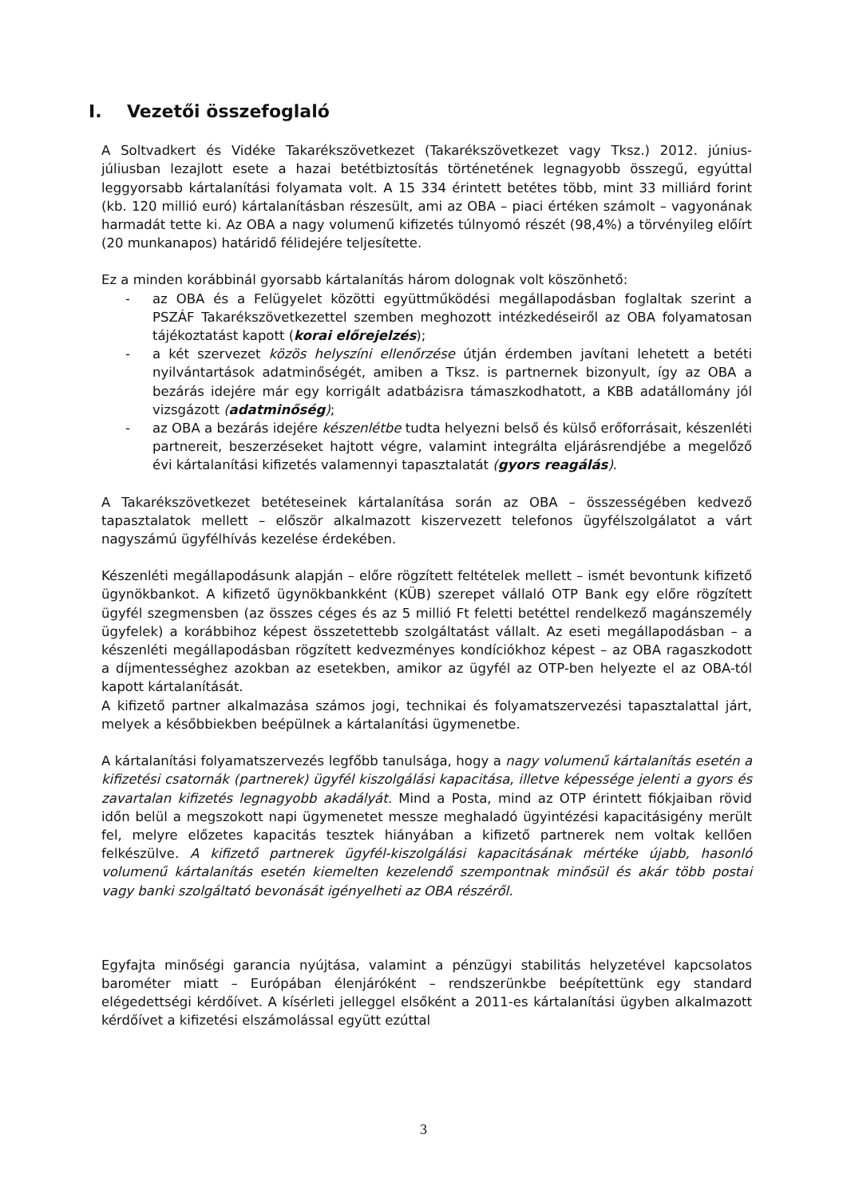I. Vezetői összefoglaló
A Soltvadkert és Vidéke Takarékszövetkezet (Takarékszövetkezet vagy Tksz.) 2012. június-júliusban lezajlott esete a hazai betétbiztosítás történetének legnagyobb összegű, egyúttal leggyorsabb kártalanítási folyamata volt. A 15 334 érintett betétes több, mint 33 milliárd forint (kb. 120 millió euró) kártalanításban részesült, ami az OBA – piaci értéken számolt – vagyonának harmadát tette ki. Az OBA a nagy volumenű kifizetés túlnyomó részét (98,4%) a törvényileg előírt (20 munkanapos) határidő félidejére teljesítette.
Ez a minden korábbinál gyorsabb kártalanítás három dolognak volt köszönhető:
- az OBA és a Felügyelet közötti együttműködési megállapodásban foglaltak szerint a PSZÁF Takarékszövetkezettel szemben meghozott intézkedéseiről az OBA folyamatosan tájékoztatást kapott (korai előrejelzés);
- a két szervezet közös helyszíni ellenőrzése útján érdemben javítani lehetett a betéti nyilvántartások adatminőségét, amiben a Tksz. is partnernek bizonyult, így az OBA a bezárás idejére már egy korrigált adatbázisra támaszkodhatott, a KBB adatállomány jól vizsgázott (adatminőség);
- az OBA a bezárás idejére készenlétbe tudta helyezni belső és külső erőforrásait, készenléti partnereit, beszerzéseket hajtott végre, valamint integrálta eljárásrendjébe a megelőző évi kártalanítási kifizetés valamennyi tapasztalatát (gyors reagálás).
A Takarékszövetkezet betéteseinek kártalanítása során az OBA – összességében kedvező tapasztalatok mellett – először alkalmazott kiszervezett telefonos ügyfélszolgálatot a várt nagyszámú ügyfélhívás kezelése érdekében.
Készenléti megállapodásunk alapján – előre rögzített feltételek mellett – ismét bevontunk kifizető ügynökbankot. A kifizető ügynökbankként (KÜB) szerepet vállaló OTP Bank egy előre rögzített ügyfél szegmensben (az összes céges és az 5 millió Ft feletti betéttel rendelkező magánszemély ügyfelek) a korábbihoz képest összetettebb szolgáltatást vállalt. Az eseti megállapodásban – a készenléti megállapodásban rögzített kedvezményes kondíciókhoz képest – az OBA ragaszkodott a díjmentességhez azokban az esetekben, amikor az ügyfél az OTP-ben helyezte el az OBA-tól kapott kártalanítását.
A kifizető partner alkalmazása számos jogi, technikai és folyamatszervezési tapasztalattal járt, melyek a későbbiekben beépülnek a kártalanítási ügymenetbe.
A kártalanítási folyamatszervezés legfőbb tanulsága, hogy a nagy volumenű kártalanítás esetén a kifizetési csatornák (partnerek) ügyfél kiszolgálási kapacitása, illetve képessége jelenti a gyors és zavartalan kifizetés legnagyobb akadályát. Mind a Posta, mind az OTP érintett fiókjaiban rövid időn belül a megszokott napi ügymenetet messze meghaladó ügyintézési kapacitásigény merült fel, melyre előzetes kapacitás tesztek hiányában a kifizető partnerek nem voltak kellően felkészülve. A kifizető partnerek ügyfél-kiszolgálási kapacitásának mértéke újabb, hasonló volumenű kártalanítás esetén kiemelten kezelendő szempontnak minősül és akár több postai vagy banki szolgáltató bevonását igényelheti az OBA részéről.
Egyfajta minőségi garancia nyújtása, valamint a pénzügyi stabilitás helyzetével kapcsolatos barométer miatt – Európában élenjáróként – rendszerünkbe beépítettünk egy standard elégedettségi kérdőívet. A kísérleti jelleggel elsőként a 2011-es kártalanítási ügyben alkalmazott kérdőívet a kifizetési elszámolással együtt ezúttal
3